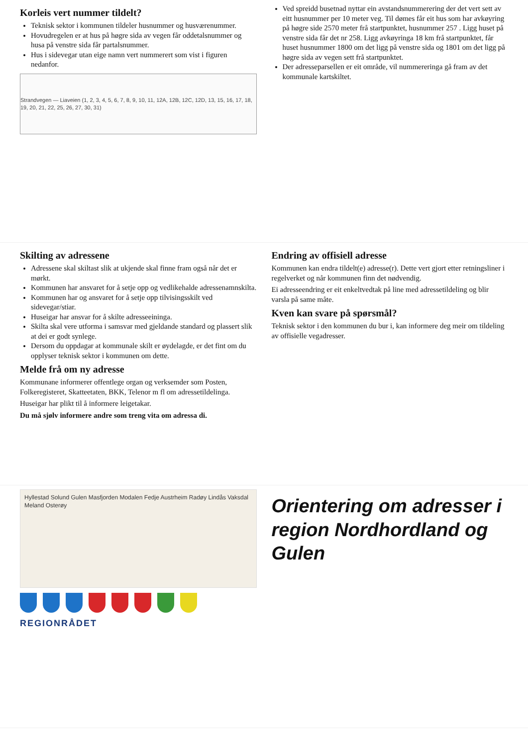Korleis vert nummer tildelt?
Teknisk sektor i kommunen tildeler husnummer og husværenummer.
Hovudregelen er at hus på høgre sida av vegen får oddetalsnummer og husa på venstre sida får partalsnummer.
Hus i sidevegar utan eige namn vert nummerert som vist i figuren nedanfor.
Strandvegen — Liaveien (1, 2, 3, 4, 5, 6, 7, 8, 9, 10, 11, 12A, 12B, 12C, 12D, 13, 15, 16, 17, 18, 19, 20, 21, 22, 25, 26, 27, 30, 31)
Ved spreidd busetnad nyttar ein avstandsnummerering der det vert sett av eitt husnummer per 10 meter veg. Til dømes får eit hus som har avkøyring på høgre side 2570 meter frå startpunktet, husnummer 257 . Ligg huset på venstre sida får det nr 258. Ligg avkøyringa 18 km frå startpunktet, får huset husnummer 1800 om det ligg på venstre sida og 1801 om det ligg på høgre sida av vegen sett frå startpunktet.
Der adresseparsellen er eit område, vil nummereringa gå fram av det kommunale kartskiltet.
Skilting av adressene
Adressene skal skiltast slik at ukjende skal finne fram også når det er mørkt.
Kommunen har ansvaret for å setje opp og vedlikehalde adressenamnskilta.
Kommunen har og ansvaret for å setje opp tilvisingsskilt ved sidevegar/stiar.
Huseigar har ansvar for å skilte adresseeininga.
Skilta skal vere utforma i samsvar med gjeldande standard og plassert slik at dei er godt synlege.
Dersom du oppdagar at kommunale skilt er øydelagde, er det fint om du opplyser teknisk sektor i kommunen om dette.
Melde frå om ny adresse
Kommunane informerer offentlege organ og verksemder som Posten, Folkeregisteret, Skatteetaten, BKK, Telenor m fl om adressetildelinga.
Huseigar har plikt til å informere leigetakar.
Du må sjølv informere andre som treng vita om adressa di.
Endring av offisiell adresse
Kommunen kan endra tildelt(e) adresse(r). Dette vert gjort etter retningsliner i regelverket og når kommunen finn det nødvendig.
Ei adresseendring er eit enkeltvedtak på line med adressetildeling og blir varsla på same måte.
Kven kan svare på spørsmål?
Teknisk sektor i den kommunen du bur i, kan informere deg meir om tildeling av offisielle vegadresser.
Hyllestad Solund Gulen Masfjorden Modalen Fedje Austrheim Radøy Lindås Vaksdal Meland Osterøy
REGIONRÅDET
Orientering om adresser i region Nordhordland og Gulen